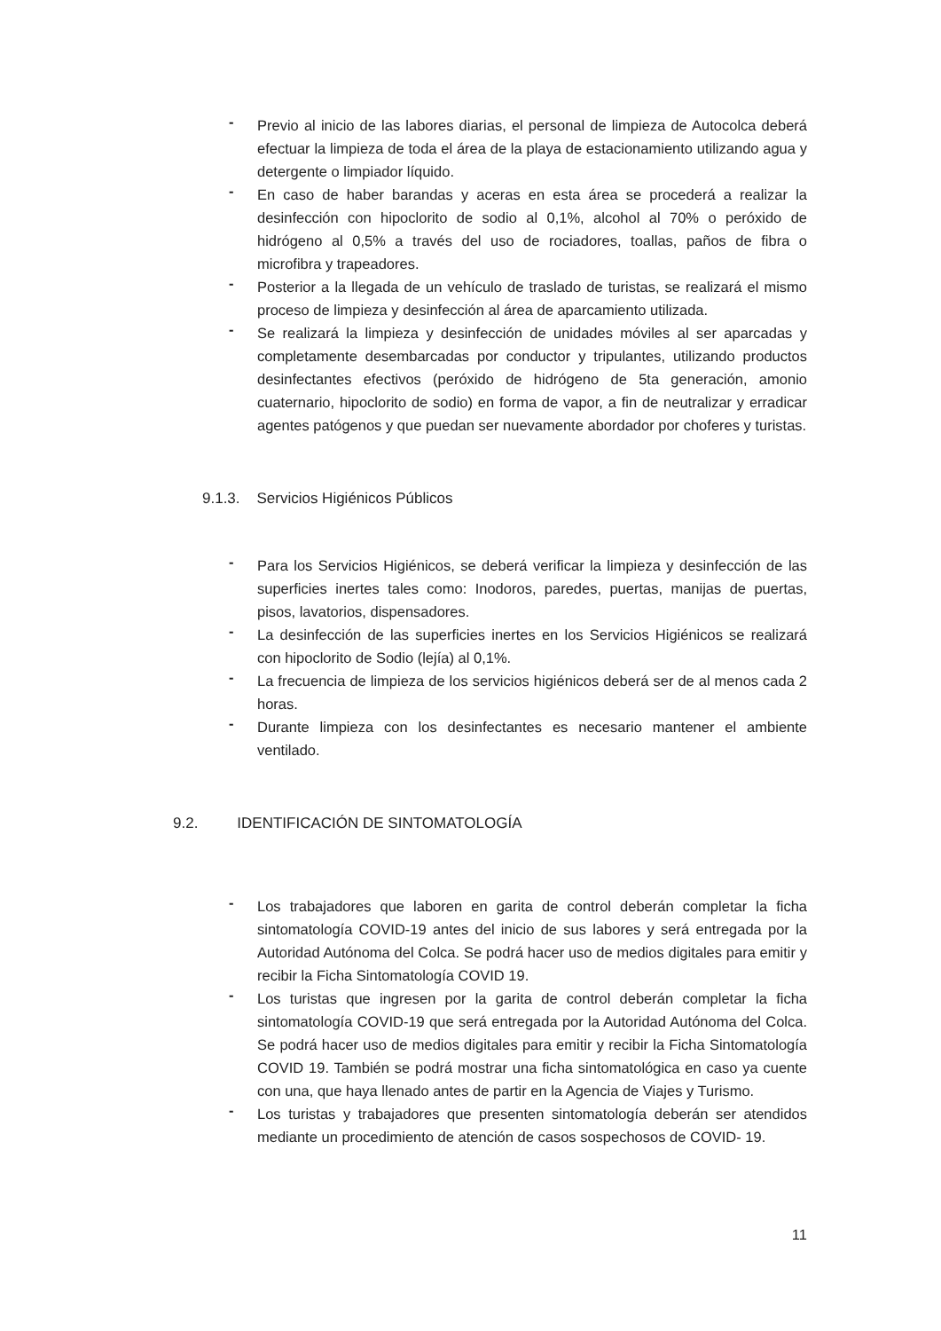- Previo al inicio de las labores diarias, el personal de limpieza de Autocolca deberá efectuar la limpieza de toda el área de la playa de estacionamiento utilizando agua y detergente o limpiador líquido.
- En caso de haber barandas y aceras en esta área se procederá a realizar la desinfección con hipoclorito de sodio al 0,1%, alcohol al 70% o peróxido de hidrógeno al 0,5% a través del uso de rociadores, toallas, paños de fibra o microfibra y trapeadores.
- Posterior a la llegada de un vehículo de traslado de turistas, se realizará el mismo proceso de limpieza y desinfección al área de aparcamiento utilizada.
- Se realizará la limpieza y desinfección de unidades móviles al ser aparcadas y completamente desembarcadas por conductor y tripulantes, utilizando productos desinfectantes efectivos (peróxido de hidrógeno de 5ta generación, amonio cuaternario, hipoclorito de sodio) en forma de vapor, a fin de neutralizar y erradicar agentes patógenos y que puedan ser nuevamente abordador por choferes y turistas.
9.1.3. Servicios Higiénicos Públicos
- Para los Servicios Higiénicos, se deberá verificar la limpieza y desinfección de las superficies inertes tales como: Inodoros, paredes, puertas, manijas de puertas, pisos, lavatorios, dispensadores.
- La desinfección de las superficies inertes en los Servicios Higiénicos se realizará con hipoclorito de Sodio (lejía) al 0,1%.
- La frecuencia de limpieza de los servicios higiénicos deberá ser de al menos cada 2 horas.
- Durante limpieza con los desinfectantes es necesario mantener el ambiente ventilado.
9.2. IDENTIFICACIÓN DE SINTOMATOLOGÍA
- Los trabajadores que laboren en garita de control deberán completar la ficha sintomatología COVID-19 antes del inicio de sus labores y será entregada por la Autoridad Autónoma del Colca. Se podrá hacer uso de medios digitales para emitir y recibir la Ficha Sintomatología COVID 19.
- Los turistas que ingresen por la garita de control deberán completar la ficha sintomatología COVID-19 que será entregada por la Autoridad Autónoma del Colca. Se podrá hacer uso de medios digitales para emitir y recibir la Ficha Sintomatología COVID 19. También se podrá mostrar una ficha sintomatológica en caso ya cuente con una, que haya llenado antes de partir en la Agencia de Viajes y Turismo.
- Los turistas y trabajadores que presenten sintomatología deberán ser atendidos mediante un procedimiento de atención de casos sospechosos de COVID- 19.
11